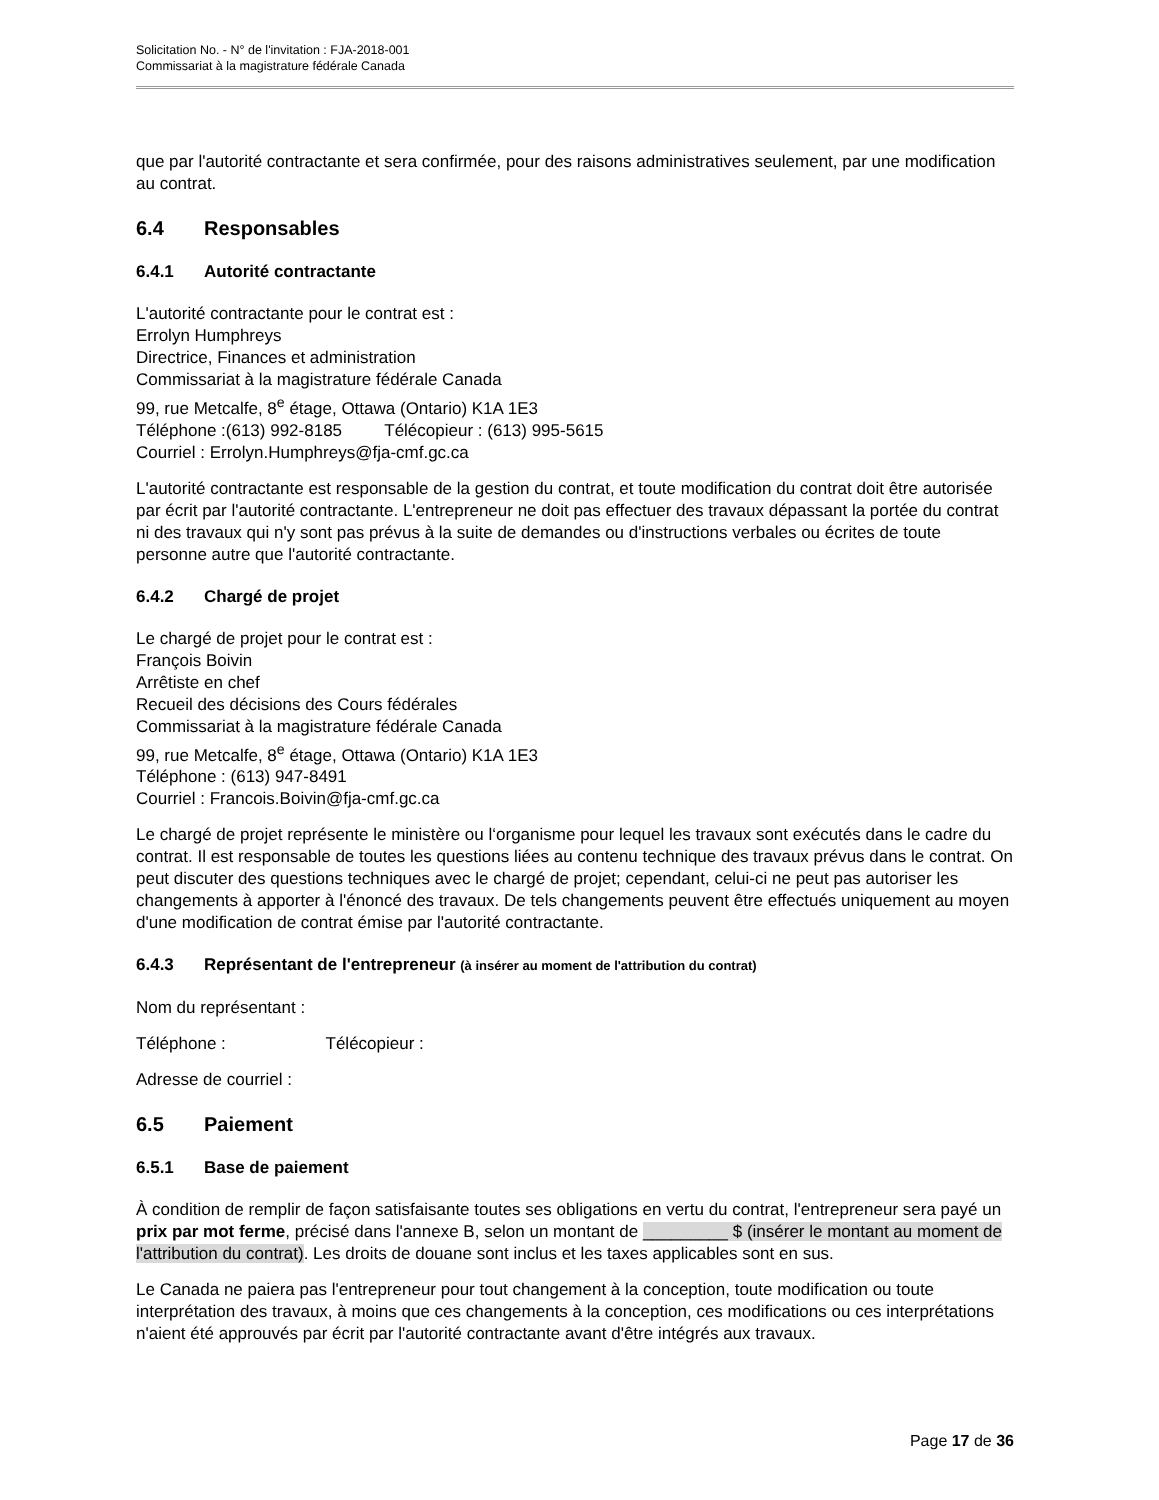Solicitation No. - N° de l'invitation : FJA-2018-001
Commissariat à la magistrature fédérale Canada
que par l'autorité contractante et sera confirmée, pour des raisons administratives seulement, par une modification au contrat.
6.4 Responsables
6.4.1 Autorité contractante
L'autorité contractante pour le contrat est :
Errolyn Humphreys
Directrice, Finances et administration
Commissariat à la magistrature fédérale Canada
99, rue Metcalfe, 8<sup>e</sup> étage, Ottawa (Ontario) K1A 1E3
Téléphone :(613) 992-8185 Télécopieur : (613) 995-5615
Courriel : Errolyn.Humphreys@fja-cmf.gc.ca
L'autorité contractante est responsable de la gestion du contrat, et toute modification du contrat doit être autorisée par écrit par l'autorité contractante. L'entrepreneur ne doit pas effectuer des travaux dépassant la portée du contrat ni des travaux qui n'y sont pas prévus à la suite de demandes ou d'instructions verbales ou écrites de toute personne autre que l'autorité contractante.
6.4.2 Chargé de projet
Le chargé de projet pour le contrat est :
François Boivin
Arrêtiste en chef
Recueil des décisions des Cours fédérales
Commissariat à la magistrature fédérale Canada
99, rue Metcalfe, 8<sup>e</sup> étage, Ottawa (Ontario) K1A 1E3
Téléphone : (613) 947-8491
Courriel : Francois.Boivin@fja-cmf.gc.ca
Le chargé de projet représente le ministère ou l‘organisme pour lequel les travaux sont exécutés dans le cadre du contrat. Il est responsable de toutes les questions liées au contenu technique des travaux prévus dans le contrat. On peut discuter des questions techniques avec le chargé de projet; cependant, celui-ci ne peut pas autoriser les changements à apporter à l'énoncé des travaux. De tels changements peuvent être effectués uniquement au moyen d'une modification de contrat émise par l'autorité contractante.
6.4.3 Représentant de l'entrepreneur (à insérer au moment de l'attribution du contrat)
Nom du représentant :
Téléphone : Télécopieur :
Adresse de courriel :
6.5 Paiement
6.5.1 Base de paiement
À condition de remplir de façon satisfaisante toutes ses obligations en vertu du contrat, l'entrepreneur sera payé un prix par mot ferme, précisé dans l'annexe B, selon un montant de _________ $ (insérer le montant au moment de l'attribution du contrat). Les droits de douane sont inclus et les taxes applicables sont en sus.
Le Canada ne paiera pas l'entrepreneur pour tout changement à la conception, toute modification ou toute interprétation des travaux, à moins que ces changements à la conception, ces modifications ou ces interprétations n'aient été approuvés par écrit par l'autorité contractante avant d'être intégrés aux travaux.
Page 17 de 36